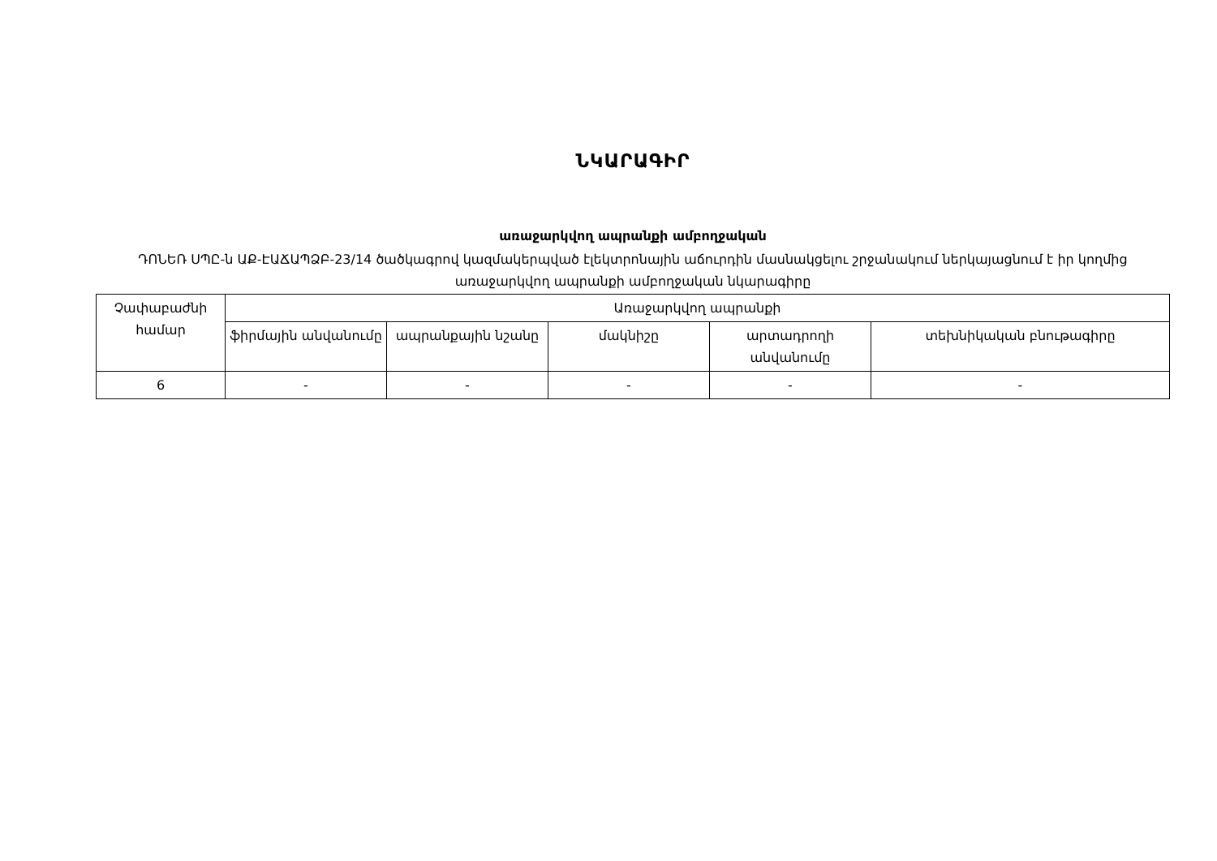ՆԿԱՐԱԳԻՐ
առաջարկվող ապրանքի ամբողջական
ԴՈՆԵՌ ՍՊԸ-ն ԱՔ-ԷԱՃԱՊՁԲ-23/14 ծածկագրով կազմակերպված էլեկտրոնային աճուրդին մասնակցելու շրջանակում ներկայացնում է իր կողմից առաջարկվող ապրանքի ամբողջական նկարագիրը
| Չափաբաժնի համար | Առաջարկվող ապրանքի | | | | |
| --- | --- | --- | --- | --- | --- |
| | ֆիրմային անվանումը | ապրանքային նշանը | մակնիշը | արտադրողի անվանումը | տեխնիկական բնութագիրը |
| 6 | - | - | - | - | - |